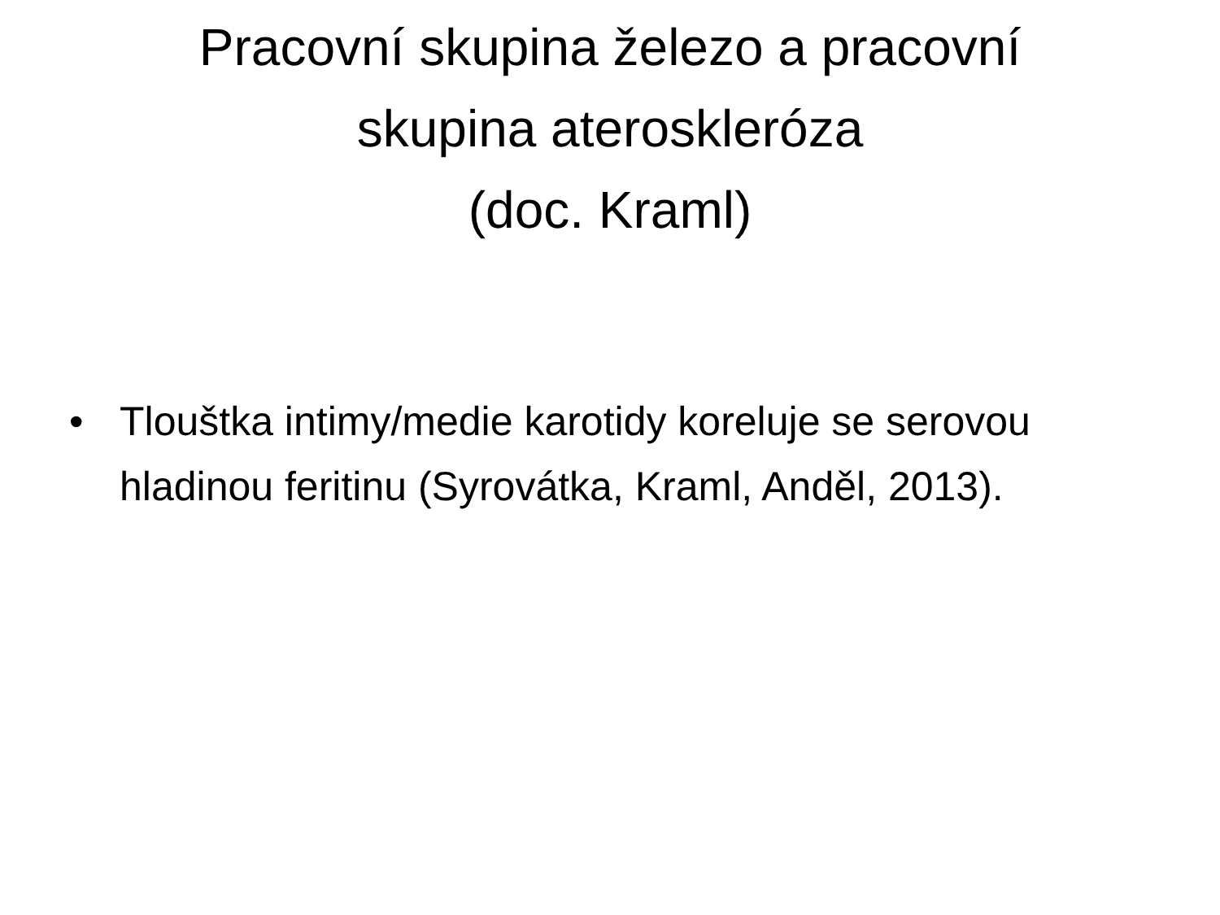Pracovní skupina železo a pracovní
skupina ateroskleróza
(doc. Kraml)
• Tlouštka intimy/medie karotidy koreluje se serovou hladinou feritinu (Syrovátka, Kraml, Anděl, 2013).